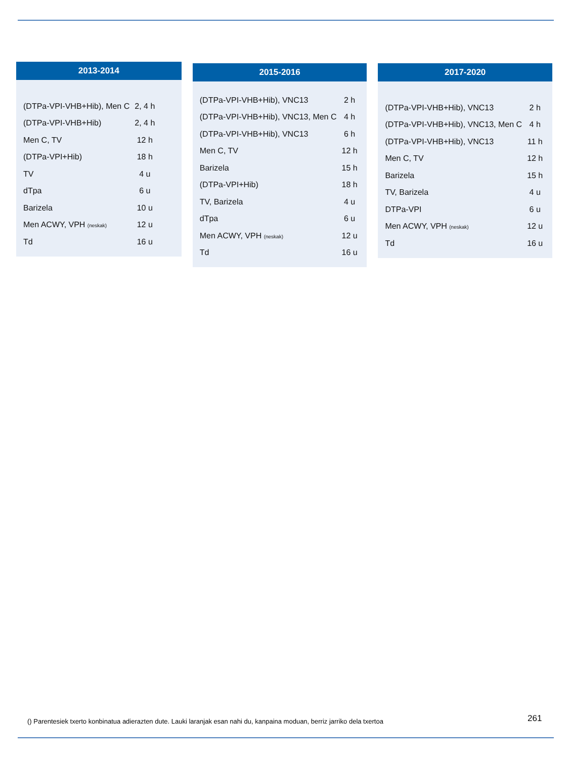2013-2014
| (DTPa-VPI-VHB+Hib), Men C | 2, 4 h |
| (DTPa-VPI-VHB+Hib) | 2, 4 h |
| Men C, TV | 12 h |
| (DTPa-VPI+Hib) | 18 h |
| TV | 4 u |
| dTpa | 6 u |
| Barizela | 10 u |
| Men ACWY, VPH (neskak) | 12 u |
| Td | 16 u |
2015-2016
| (DTPa-VPI-VHB+Hib), VNC13 | 2 h |
| (DTPa-VPI-VHB+Hib), VNC13, Men C | 4 h |
| (DTPa-VPI-VHB+Hib), VNC13 | 6 h |
| Men C, TV | 12 h |
| Barizela | 15 h |
| (DTPa-VPI+Hib) | 18 h |
| TV, Barizela | 4 u |
| dTpa | 6 u |
| Men ACWY, VPH (neskak) | 12 u |
| Td | 16 u |
2017-2020
| (DTPa-VPI-VHB+Hib), VNC13 | 2 h |
| (DTPa-VPI-VHB+Hib), VNC13, Men C | 4 h |
| (DTPa-VPI-VHB+Hib), VNC13 | 11 h |
| Men C, TV | 12 h |
| Barizela | 15 h |
| TV, Barizela | 4 u |
| DTPa-VPI | 6 u |
| Men ACWY, VPH (neskak) | 12 u |
| Td | 16 u |
() Parentesiek txerto konbinatua adierazten dute. Lauki laranjak esan nahi du, kanpaina moduan, berriz jarriko dela txertoa
261